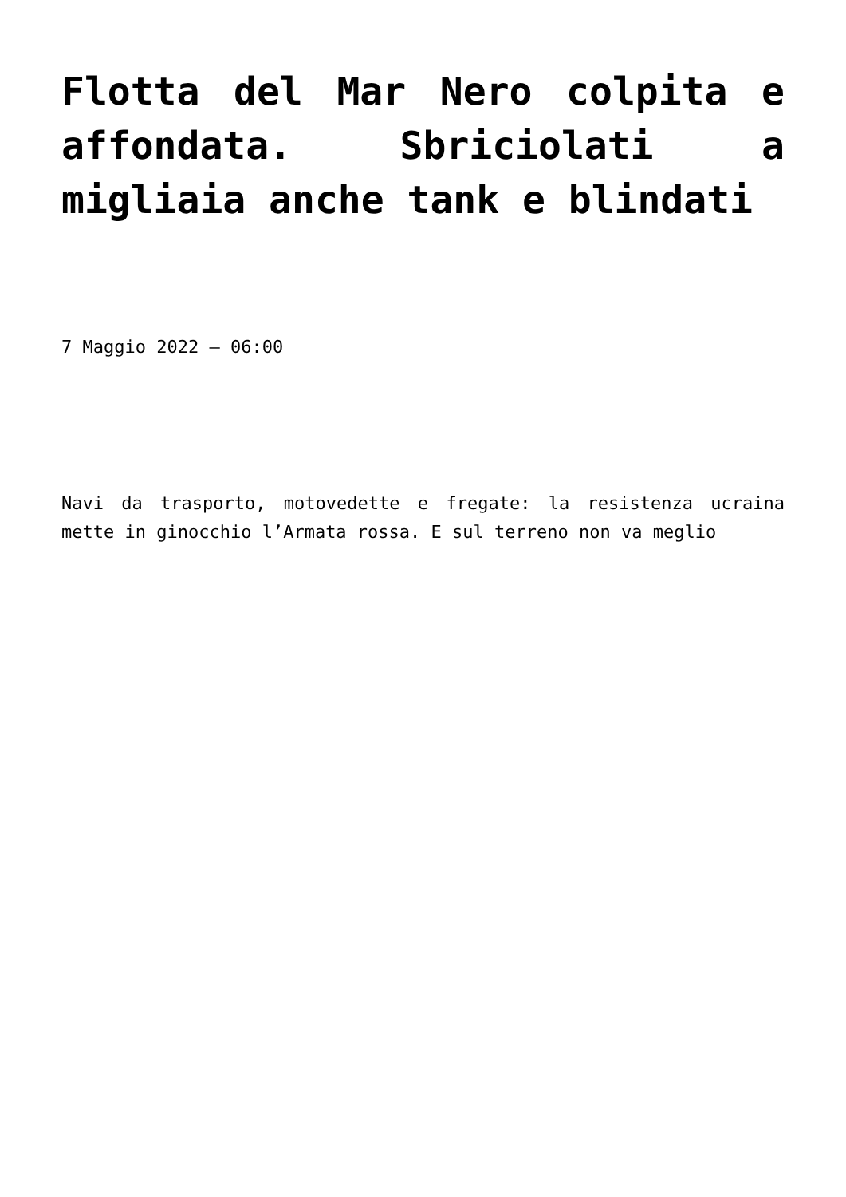Flotta del Mar Nero colpita e affondata. Sbriciolati a migliaia anche tank e blindati
7 Maggio 2022 – 06:00
Navi da trasporto, motovedette e fregate: la resistenza ucraina mette in ginocchio l’Armata rossa. E sul terreno non va meglio